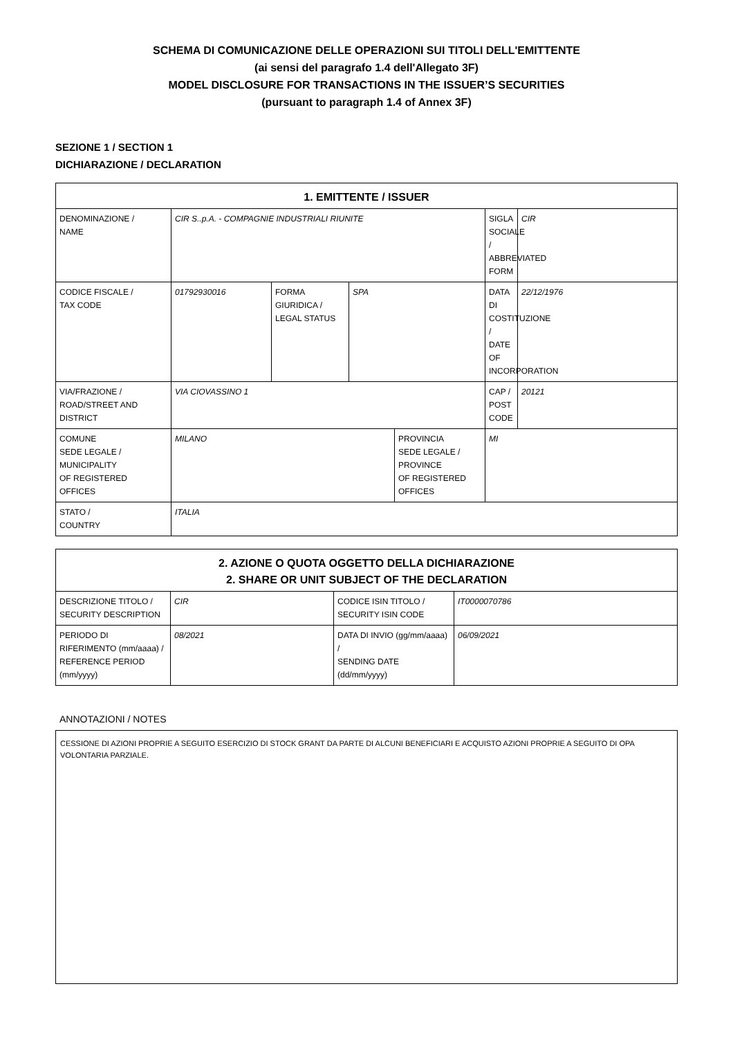SCHEMA DI COMUNICAZIONE DELLE OPERAZIONI SUI TITOLI DELL'EMITTENTE
(ai sensi del paragrafo 1.4 dell'Allegato 3F)
MODEL DISCLOSURE FOR TRANSACTIONS IN THE ISSUER’S SECURITIES
(pursuant to paragraph 1.4 of Annex 3F)
SEZIONE 1 / SECTION 1
DICHIARAZIONE / DECLARATION
| 1. EMITTENTE / ISSUER | | | | | | |
| --- | --- | --- | --- | --- | --- | --- |
| DENOMINAZIONE / NAME | CIR S..p.A. - COMPAGNIE INDUSTRIALI RIUNITE | | | | SIGLA SOCIALE / ABBREVIATED FORM | CIR |
| CODICE FISCALE / TAX CODE | 01792930016 | FORMA GIURIDICA / LEGAL STATUS | SPA | | DATA DI COSTITUZIONE / DATE OF INCORPORATION | 22/12/1976 |
| VIA/FRAZIONE / ROAD/STREET AND DISTRICT | VIA CIOVASSINO 1 | | | | CAP / POST CODE | 20121 |
| COMUNE SEDE LEGALE / MUNICIPALITY OF REGISTERED OFFICES | MILANO | | | PROVINCIA SEDE LEGALE / PROVINCE OF REGISTERED OFFICES | MI | |
| STATO / COUNTRY | ITALIA | | | | | |
| 2. AZIONE O QUOTA OGGETTO DELLA DICHIARAZIONE 2. SHARE OR UNIT SUBJECT OF THE DECLARATION | | | |
| --- | --- | --- | --- |
| DESCRIZIONE TITOLO / SECURITY DESCRIPTION | CIR | CODICE ISIN TITOLO / SECURITY ISIN CODE | IT0000070786 |
| PERIODO DI RIFERIMENTO (mm/aaaa) / REFERENCE PERIOD (mm/yyyy) | 08/2021 | DATA DI INVIO (gg/mm/aaaa) / SENDING DATE (dd/mm/yyyy) | 06/09/2021 |
ANNOTAZIONI / NOTES
CESSIONE DI AZIONI PROPRIE A SEGUITO ESERCIZIO DI STOCK GRANT DA PARTE DI ALCUNI BENEFICIARI E ACQUISTO AZIONI PROPRIE A SEGUITO DI OPA VOLONTARIA PARZIALE.